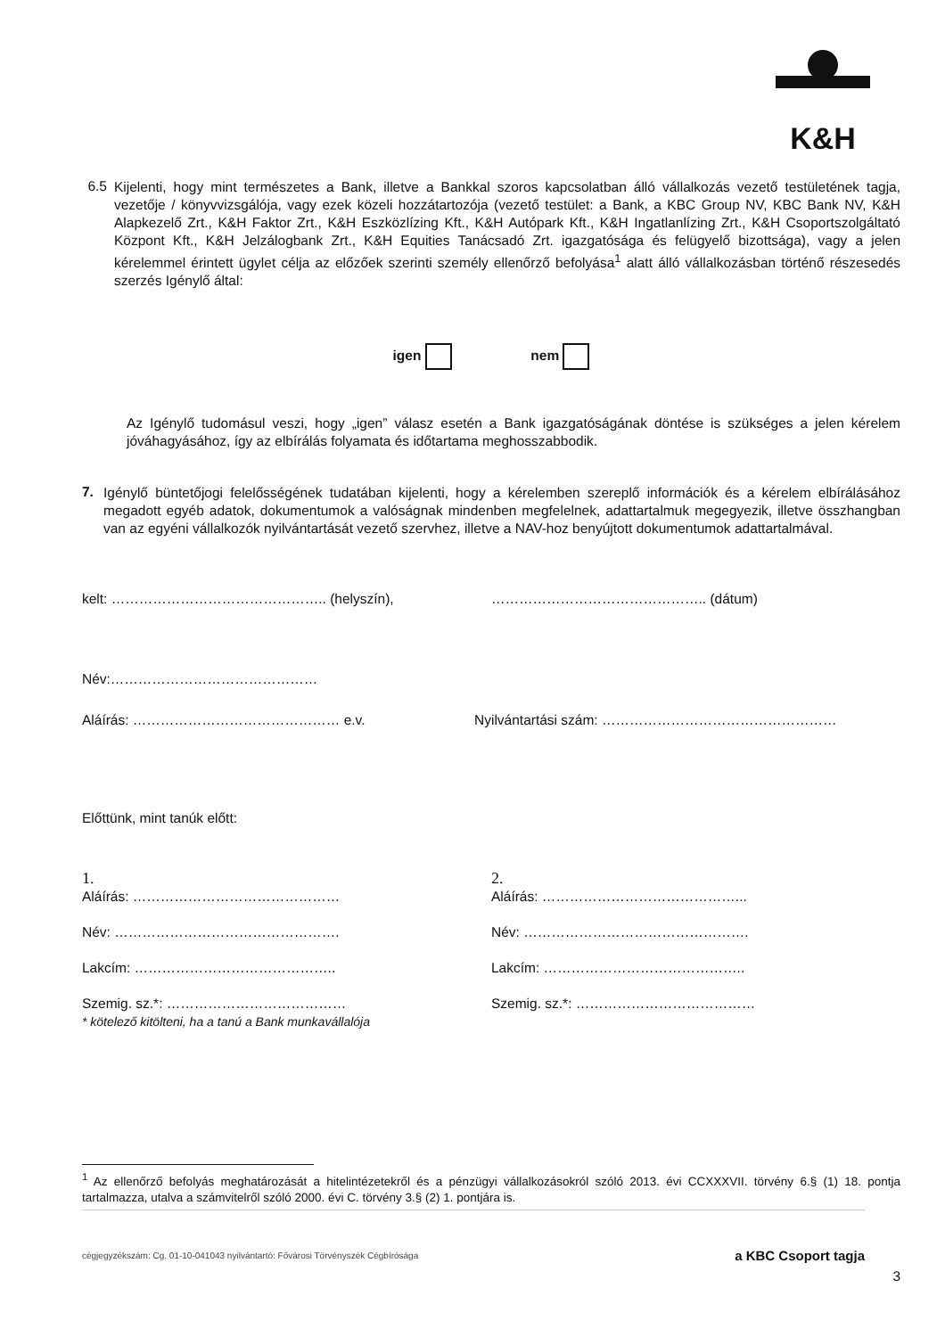K&H
6.5
Kijelenti, hogy mint természetes a Bank, illetve a Bankkal szoros kapcsolatban álló vállalkozás vezető testületének tagja, vezetője / könyvvizsgálója, vagy ezek közeli hozzátartozója (vezető testület: a Bank, a KBC Group NV, KBC Bank NV, K&H Alapkezelő Zrt., K&H Faktor Zrt., K&H Eszközlízing Kft., K&H Autópark Kft., K&H Ingatlanlízing Zrt., K&H Csoportszolgáltató Központ Kft., K&H Jelzálogbank Zrt., K&H Equities Tanácsadó Zrt. igazgatósága és felügyelő bizottsága), vagy a jelen kérelemmel érintett ügylet célja az előzőek szerinti személy ellenőrző befolyása<sup>1</sup> alatt álló vállalkozásban történő részesedés szerzés Igénylő által:
igen nem
Az Igénylő tudomásul veszi, hogy „igen” válasz esetén a Bank igazgatóságának döntése is szükséges a jelen kérelem jóváhagyásához, így az elbírálás folyamata és időtartama meghosszabbodik.
7.
Igénylő büntetőjogi felelősségének tudatában kijelenti, hogy a kérelemben szereplő információk és a kérelem elbírálásához megadott egyéb adatok, dokumentumok a valóságnak mindenben megfelelnek, adattartalmuk megegyezik, illetve összhangban van az egyéni vállalkozók nyilvántartását vezető szervhez, illetve a NAV-hoz benyújtott dokumentumok adattartalmával.
kelt: ……………………………………….. (helyszín),
……………………………………….. (dátum)
Név:………………………………………
Aláírás: ……………………………………… e.v. Nyilvántartási szám: ……………………………………………
Előttünk, mint tanúk előtt:
1.
Aláírás: ………………………………………
Név: ………………………………………….
Lakcím: ……………………………………..
Szemig. sz.*: …………………………………
* kötelező kitölteni, ha a tanú a Bank munkavállalója
2.
Aláírás: ……………………………………...
Név: ………………………………………….
Lakcím: ……………………………………..
Szemig. sz.*: …………………………………
<sup>1</sup> Az ellenőrző befolyás meghatározását a hitelintézetekről és a pénzügyi vállalkozásokról szóló 2013. évi CCXXXVII. törvény 6.§ (1) 18. pontja tartalmazza, utalva a számvitelről szóló 2000. évi C. törvény 3.§ (2) 1. pontjára is.
cégjegyzékszám: Cg. 01-10-041043 nyilvántartó: Fővárosi Törvényszék Cégbírósága
a KBC Csoport tagja
3